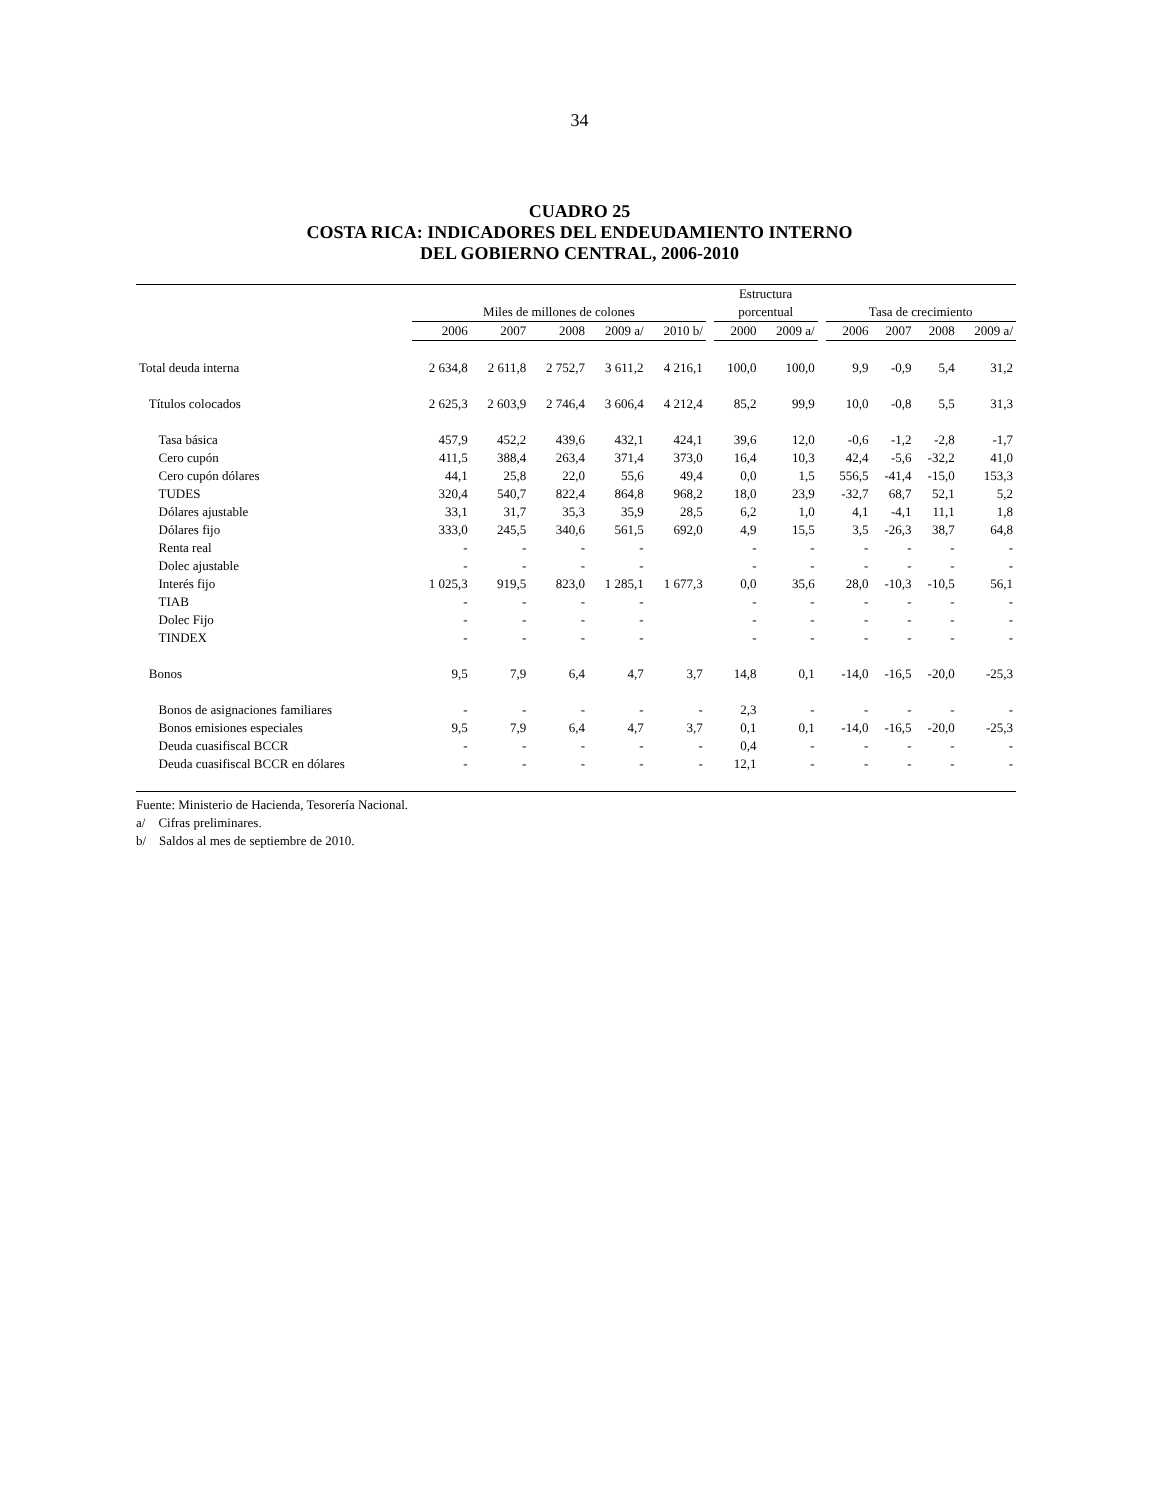34
CUADRO 25
COSTA RICA: INDICADORES DEL ENDEUDAMIENTO INTERNO
DEL GOBIERNO CENTRAL, 2006-2010
| | | | | | | | Estructura | | | | | | |
| --- | --- | --- | --- | --- | --- | --- | --- | --- | --- | --- | --- | --- | --- |
| | Miles de millones de colones | | | | | | porcentual | | | Tasa de crecimiento | | | |
| | 2006 | 2007 | 2008 | 2009 a/ | 2010 b/ | | 2000 | 2009 a/ | | 2006 | 2007 | 2008 | 2009 a/ |
| Total deuda interna | 2 634,8 | 2 611,8 | 2 752,7 | 3 611,2 | 4 216,1 | | 100,0 | 100,0 | | 9,9 | -0,9 | 5,4 | 31,2 |
| Títulos colocados | 2 625,3 | 2 603,9 | 2 746,4 | 3 606,4 | 4 212,4 | | 85,2 | 99,9 | | 10,0 | -0,8 | 5,5 | 31,3 |
| Tasa básica | 457,9 | 452,2 | 439,6 | 432,1 | 424,1 | | 39,6 | 12,0 | | -0,6 | -1,2 | -2,8 | -1,7 |
| Cero cupón | 411,5 | 388,4 | 263,4 | 371,4 | 373,0 | | 16,4 | 10,3 | | 42,4 | -5,6 | -32,2 | 41,0 |
| Cero cupón dólares | 44,1 | 25,8 | 22,0 | 55,6 | 49,4 | | 0,0 | 1,5 | | 556,5 | -41,4 | -15,0 | 153,3 |
| TUDES | 320,4 | 540,7 | 822,4 | 864,8 | 968,2 | | 18,0 | 23,9 | | -32,7 | 68,7 | 52,1 | 5,2 |
| Dólares ajustable | 33,1 | 31,7 | 35,3 | 35,9 | 28,5 | | 6,2 | 1,0 | | 4,1 | -4,1 | 11,1 | 1,8 |
| Dólares fijo | 333,0 | 245,5 | 340,6 | 561,5 | 692,0 | | 4,9 | 15,5 | | 3,5 | -26,3 | 38,7 | 64,8 |
| Renta real | - | - | - | - | | | - | - | | - | - | - | - |
| Dolec ajustable | - | - | - | - | | | - | - | | - | - | - | - |
| Interés fijo | 1 025,3 | 919,5 | 823,0 | 1 285,1 | 1 677,3 | | 0,0 | 35,6 | | 28,0 | -10,3 | -10,5 | 56,1 |
| TIAB | - | - | - | - | | | - | - | | - | - | - | - |
| Dolec Fijo | - | - | - | - | | | - | - | | - | - | - | - |
| TINDEX | - | - | - | - | | | - | - | | - | - | - | - |
| Bonos | 9,5 | 7,9 | 6,4 | 4,7 | 3,7 | | 14,8 | 0,1 | | -14,0 | -16,5 | -20,0 | -25,3 |
| Bonos de asignaciones familiares | - | - | - | - | - | | 2,3 | - | | - | - | - | - |
| Bonos emisiones especiales | 9,5 | 7,9 | 6,4 | 4,7 | 3,7 | | 0,1 | 0,1 | | -14,0 | -16,5 | -20,0 | -25,3 |
| Deuda cuasifiscal BCCR | - | - | - | - | - | | 0,4 | - | | - | - | - | - |
| Deuda cuasifiscal BCCR en dólares | - | - | - | - | - | | 12,1 | - | | - | - | - | - |
Fuente: Ministerio de Hacienda, Tesorería Nacional.
a/ Cifras preliminares.
b/ Saldos al mes de septiembre de 2010.